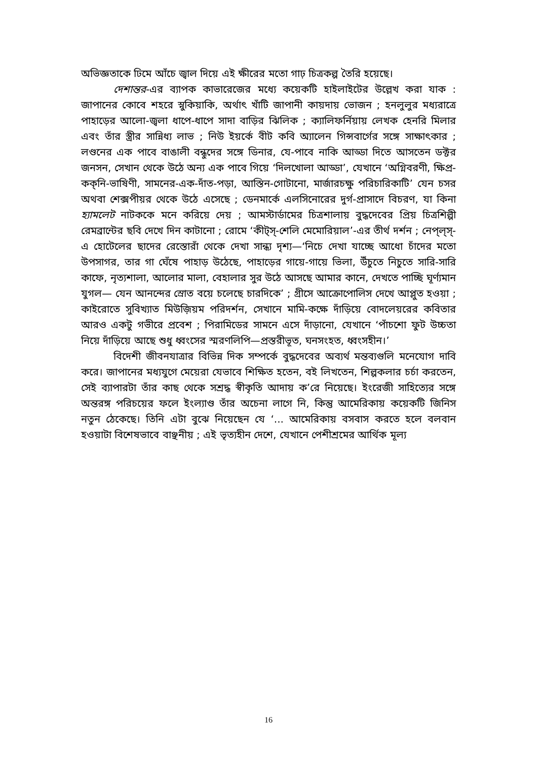অভিজ্ঞতাকে ঢিমে আঁচে জ্বাল দিয়ে এই ক্ষীরের মতো গাঢ় চিত্রকল্প তৈরি হয়েছে।
দেশান্তর-এর ব্যাপক কাভারেজের মধ্যে কয়েকটি হাইলাইটের উল্লেখ করা যাক : জাপানের কোবে শহরে স্নুকিয়াকি, অর্থাৎ খাঁটি জাপানী কায়দায় ভোজন ; হনলুলুর মধ্যরাত্রে পাহাড়ের আলো-জ্বলা ধাপে-ধাপে সাদা বাড়ির ঝিলিক ; ক্যালিফর্নিয়ায় লেখক হেনরি মিলার এবং তাঁর স্ত্রীর সান্নিধ্য লাভ ; নিউ ইয়র্কে বীট কবি অ্যালেন গিন্সবার্গের সঙ্গে সাক্ষাৎকার ; লণ্ডনের এক পাবে বাঙালী বন্ধুদের সঙ্গে ডিনার, যে-পাবে নাকি আড্ডা দিতে আসতেন ডক্টর জনসন, সেখান থেকে উঠে অন্য এক পাবে গিয়ে ‘দিলখোলা আড্ডা’, যেখানে ‘অগ্নিবরণী, ক্ষিপ্র-কক্‌নি-ভাষিণী, সামনের-এক-দাঁত-পড়া, আস্তিন-গোটানো, মার্জারচক্ষু পরিচারিকাটি’ যেন চসর অথবা শেক্সপীয়র থেকে উঠে এসেছে ; ডেনমার্কে এলসিনোরের দুর্গ-প্রাসাদে বিচরণ, যা কিনা হ্যামলেট নাটককে মনে করিয়ে দেয় ; আমস্টার্ডামের চিত্রশালায় বুদ্ধদেবের প্রিয় চিত্রশিল্পী রেমব্রান্টের ছবি দেখে দিন কাটানো ; রোমে ‘কীট্‌স্‌-শেলি মেমোরিয়াল’-এর তীর্থ দর্শন ; নেপ্‌ল্‌স্‌-এ হোটেলের ছাদের রেস্তোরাঁ থেকে দেখা সান্ধ্য দৃশ্য—‘নিচে দেখা যাচ্ছে আধো চাঁদের মতো উপসাগর, তার গা ঘেঁষে পাহাড় উঠেছে, পাহাড়ের গায়ে-গায়ে ভিলা, উঁচুতে নিচুতে সারি-সারি কাফে, নৃত্যশালা, আলোর মালা, বেহালার সুর উঠে আসছে আমার কানে, দেখতে পাচ্ছি ঘূর্ণ্যমান যুগল— যেন আনন্দের স্রোত বয়ে চলেছে চারদিকে’ ; গ্রীসে আক্রোপোলিস দেখে আপ্লুত হওয়া ; কাইরোতে সুবিখ্যাত মিউজ়িয়ম পরিদর্শন, সেখানে মামি-কক্ষে দাঁড়িয়ে বোদলেয়রের কবিতার আরও একটু গভীরে প্রবেশ ; পিরামিডের সামনে এসে দাঁড়ানো, যেখানে ‘পাঁচশো ফুট উচ্চতা নিয়ে দাঁড়িয়ে আছে শুধু ধ্বংসের স্মরণলিপি—প্রস্তরীভূত, ঘনসংহত, ধ্বংসহীন।’
বিদেশী জীবনযাত্রার বিভিন্ন দিক সম্পর্কে বুদ্ধদেবের অব্যর্থ মন্তব্যগুলি মনেযোগ দাবি করে। জাপানের মধ্যযুগে মেয়েরা যেভাবে শিক্ষিত হতেন, বই লিখতেন, শিল্পকলার চর্চা করতেন, সেই ব্যাপারটা তাঁর কাছ থেকে সশ্রদ্ধ স্বীকৃতি আদায় ক’রে নিয়েছে। ইংরেজী সাহিত্যের সঙ্গে অন্তরঙ্গ পরিচয়ের ফলে ইংল্যাণ্ড তাঁর অচেনা লাগে নি, কিন্তু আমেরিকায় কয়েকটি জিনিস নতুন ঠেকেছে। তিনি এটা বুঝে নিয়েছেন যে ‘... আমেরিকায় বসবাস করতে হলে বলবান হওয়াটা বিশেষভাবে বাঞ্ছনীয় ; এই ভৃত্যহীন দেশে, যেখানে পেশীশ্রমের আর্থিক মূল্য
16